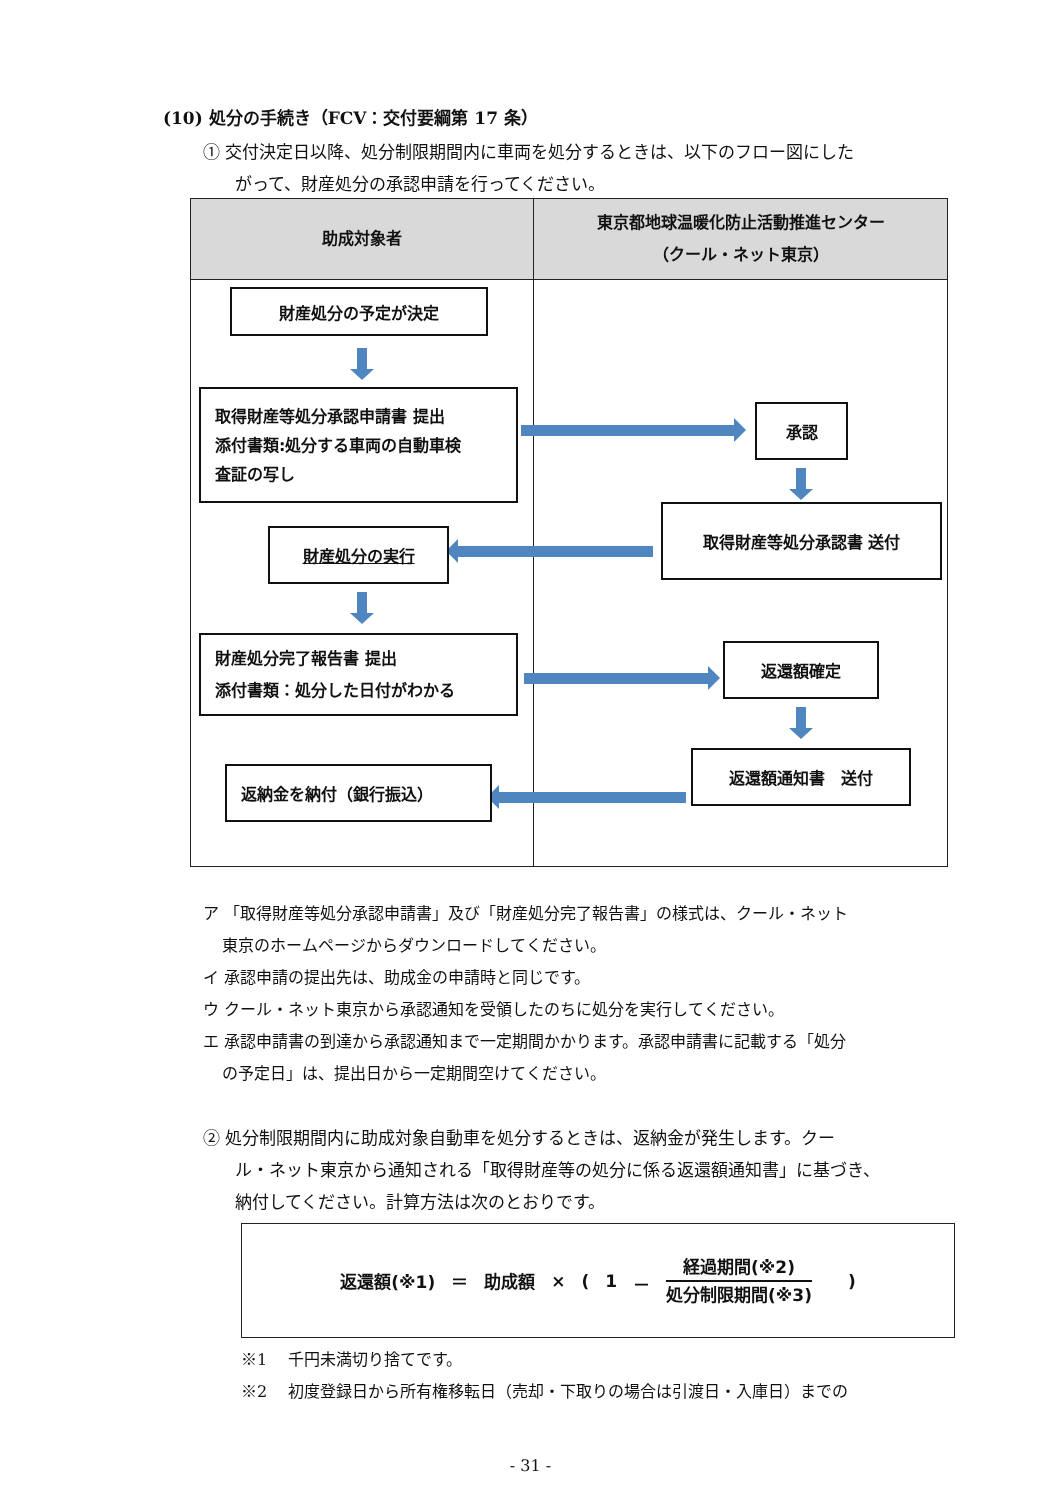(10) 処分の手続き（FCV：交付要綱第 17 条）
① 交付決定日以降、処分制限期間内に車両を処分するときは、以下のフロー図にした
がって、財産処分の承認申請を行ってください。
| 助成対象者 | 東京都地球温暖化防止活動推進センター （クール・ネット東京） |
| --- | --- |
| 財産処分の予定が決定 取得財産等処分承認申請書 提出 添付書類:処分する車両の自動車検 査証の写し 財産処分の実行 財産処分完了報告書 提出 添付書類：処分した日付がわかる 返納金を納付（銀行振込） | 承認 取得財産等処分承認書 送付 返還額確定 返還額通知書 送付 |
ア 「取得財産等処分承認申請書」及び「財産処分完了報告書」の様式は、クール・ネット
東京のホームページからダウンロードしてください。
イ 承認申請の提出先は、助成金の申請時と同じです。
ウ クール・ネット東京から承認通知を受領したのちに処分を実行してください。
エ 承認申請書の到達から承認通知まで一定期間かかります。承認申請書に記載する「処分
の予定日」は、提出日から一定期間空けてください。
② 処分制限期間内に助成対象自動車を処分するときは、返納金が発生します。クー
ル・ネット東京から通知される「取得財産等の処分に係る返還額通知書」に基づき、
納付してください。計算方法は次のとおりです。
返還額(※1) ＝ 助成額 × (1 － 経過期間(※2) 処分制限期間(※3) )
※1　 千円未満切り捨てです。
※2　 初度登録日から所有権移転日（売却・下取りの場合は引渡日・入庫日）までの
- 31 -